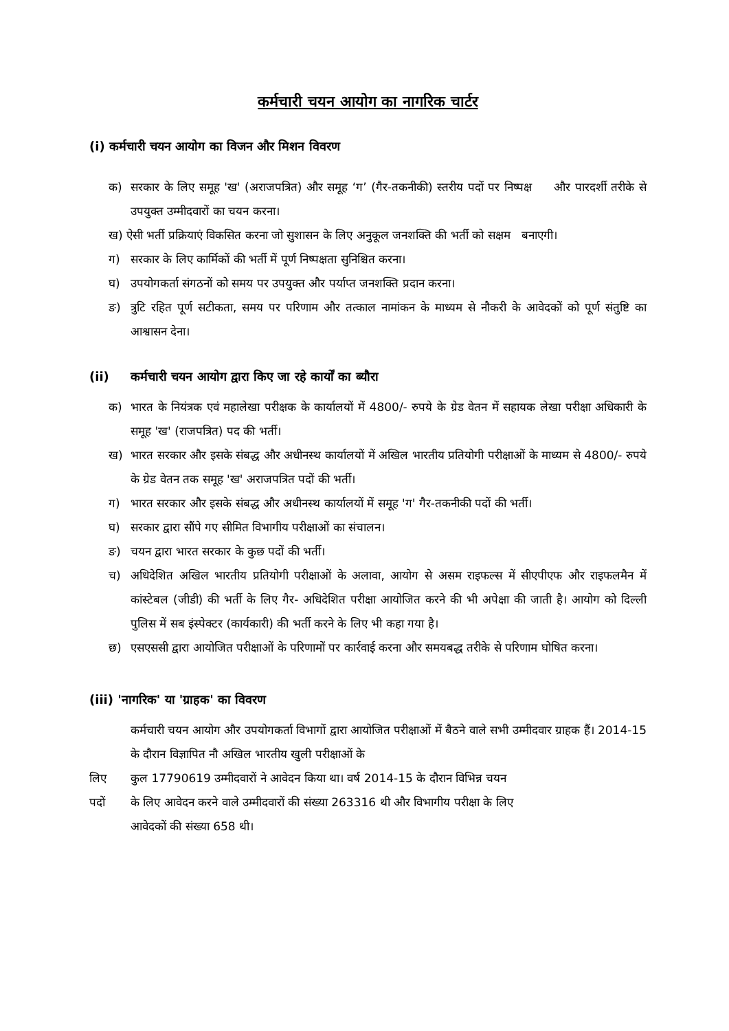कर्मचारी चयन आयोग का नागरिक चार्टर
(i) कर्मचारी चयन आयोग का विजन और मिशन विवरण
क) सरकार के लिए समूह 'ख' (अराजपत्रित) और समूह ‘ग’ (गैर-तकनीकी) स्तरीय पदों पर निष्पक्ष और पारदर्शी तरीके से उपयुक्त उम्मीदवारों का चयन करना।
ख) ऐसी भर्ती प्रक्रियाएं विकसित करना जो सुशासन के लिए अनुकूल जनशक्ति की भर्ती को सक्षम बनाएगी।
ग) सरकार के लिए कार्मिकों की भर्ती में पूर्ण निष्पक्षता सुनिश्चित करना।
घ) उपयोगकर्ता संगठनों को समय पर उपयुक्त और पर्याप्त जनशक्ति प्रदान करना।
ङ) त्रुटि रहित पूर्ण सटीकता, समय पर परिणाम और तत्काल नामांकन के माध्यम से नौकरी के आवेदकों को पूर्ण संतुष्टि का आश्वासन देना।
(ii) कर्मचारी चयन आयोग द्वारा किए जा रहे कार्यों का ब्यौरा
क) भारत के नियंत्रक एवं महालेखा परीक्षक के कार्यालयों में 4800/- रुपये के ग्रेड वेतन में सहायक लेखा परीक्षा अधिकारी के समूह 'ख' (राजपत्रित) पद की भर्ती।
ख) भारत सरकार और इसके संबद्ध और अधीनस्थ कार्यालयों में अखिल भारतीय प्रतियोगी परीक्षाओं के माध्यम से 4800/- रुपये के ग्रेड वेतन तक समूह 'ख' अराजपत्रित पदों की भर्ती।
ग) भारत सरकार और इसके संबद्ध और अधीनस्थ कार्यालयों में समूह 'ग' गैर-तकनीकी पदों की भर्ती।
घ) सरकार द्वारा सौंपे गए सीमित विभागीय परीक्षाओं का संचालन।
ङ) चयन द्वारा भारत सरकार के कुछ पदों की भर्ती।
च) अधिदेशित अखिल भारतीय प्रतियोगी परीक्षाओं के अलावा, आयोग से असम राइफल्स में सीएपीएफ और राइफलमैन में कांस्टेबल (जीडी) की भर्ती के लिए गैर- अधिदेशित परीक्षा आयोजित करने की भी अपेक्षा की जाती है। आयोग को दिल्ली पुलिस में सब इंस्पेक्टर (कार्यकारी) की भर्ती करने के लिए भी कहा गया है।
छ) एसएससी द्वारा आयोजित परीक्षाओं के परिणामों पर कार्रवाई करना और समयबद्ध तरीके से परिणाम घोषित करना।
(iii) 'नागरिक' या 'ग्राहक' का विवरण
कर्मचारी चयन आयोग और उपयोगकर्ता विभागों द्वारा आयोजित परीक्षाओं में बैठने वाले सभी उम्मीदवार ग्राहक हैं। 2014-15 के दौरान विज्ञापित नौ अखिल भारतीय खुली परीक्षाओं के
लिए कुल 17790619 उम्मीदवारों ने आवेदन किया था। वर्ष 2014-15 के दौरान विभिन्न चयन
पदों के लिए आवेदन करने वाले उम्मीदवारों की संख्या 263316 थी और विभागीय परीक्षा के लिए
आवेदकों की संख्या 658 थी।